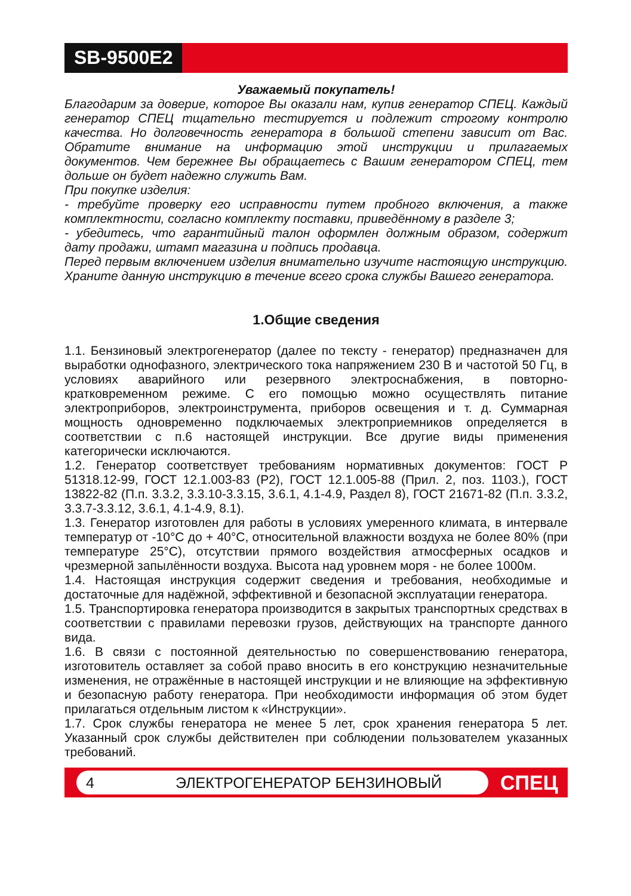SB-9500E2
Уважаемый покупатель!
Благодарим за доверие, которое Вы оказали нам, купив генератор СПЕЦ. Каждый генератор СПЕЦ тщательно тестируется и подлежит строгому контролю качества. Но долговечность генератора в большой степени зависит от Вас. Обратите внимание на информацию этой инструкции и прилагаемых документов. Чем бережнее Вы обращаетесь с Вашим генератором СПЕЦ, тем дольше он будет надежно служить Вам.
При покупке изделия:
- требуйте проверку его исправности путем пробного включения, а также комплектности, согласно комплекту поставки, приведённому в разделе 3;
- убедитесь, что гарантийный талон оформлен должным образом, содержит дату продажи, штамп магазина и подпись продавца.
Перед первым включением изделия внимательно изучите настоящую инструкцию. Храните данную инструкцию в течение всего срока службы Вашего генератора.
1.Общие сведения
1.1. Бензиновый электрогенератор (далее по тексту - генератор) предназначен для выработки однофазного, электрического тока напряжением 230 В и частотой 50 Гц, в условиях аварийного или резервного электроснабжения, в повторно-кратковременном режиме. С его помощью можно осуществлять питание электроприборов, электроинструмента, приборов освещения и т. д. Суммарная мощность одновременно подключаемых электроприемников определяется в соответствии с п.6 настоящей инструкции. Все другие виды применения категорически исключаются.
1.2. Генератор соответствует требованиям нормативных документов: ГОСТ Р 51318.12-99, ГОСТ 12.1.003-83 (Р2), ГОСТ 12.1.005-88 (Прил. 2, поз. 1103.), ГОСТ 13822-82 (П.п. 3.3.2, 3.3.10-3.3.15, 3.6.1, 4.1-4.9, Раздел 8), ГОСТ 21671-82 (П.п. 3.3.2, 3.3.7-3.3.12, 3.6.1, 4.1-4.9, 8.1).
1.3. Генератор изготовлен для работы в условиях умеренного климата, в интервале температур от -10°С до + 40°С, относительной влажности воздуха не более 80% (при температуре 25°С), отсутствии прямого воздействия атмосферных осадков и чрезмерной запылённости воздуха. Высота над уровнем моря - не более 1000м.
1.4. Настоящая инструкция содержит сведения и требования, необходимые и достаточные для надёжной, эффективной и безопасной эксплуатации генератора.
1.5. Транспортировка генератора производится в закрытых транспортных средствах в соответствии с правилами перевозки грузов, действующих на транспорте данного вида.
1.6. В связи с постоянной деятельностью по совершенствованию генератора, изготовитель оставляет за собой право вносить в его конструкцию незначительные изменения, не отражённые в настоящей инструкции и не влияющие на эффективную и безопасную работу генератора. При необходимости информация об этом будет прилагаться отдельным листом к «Инструкции».
1.7. Срок службы генератора не менее 5 лет, срок хранения генератора 5 лет. Указанный срок службы действителен при соблюдении пользователем указанных требований.
4 ЭЛЕКТРОГЕНЕРАТОР БЕНЗИНОВЫЙ
СПЕЦ